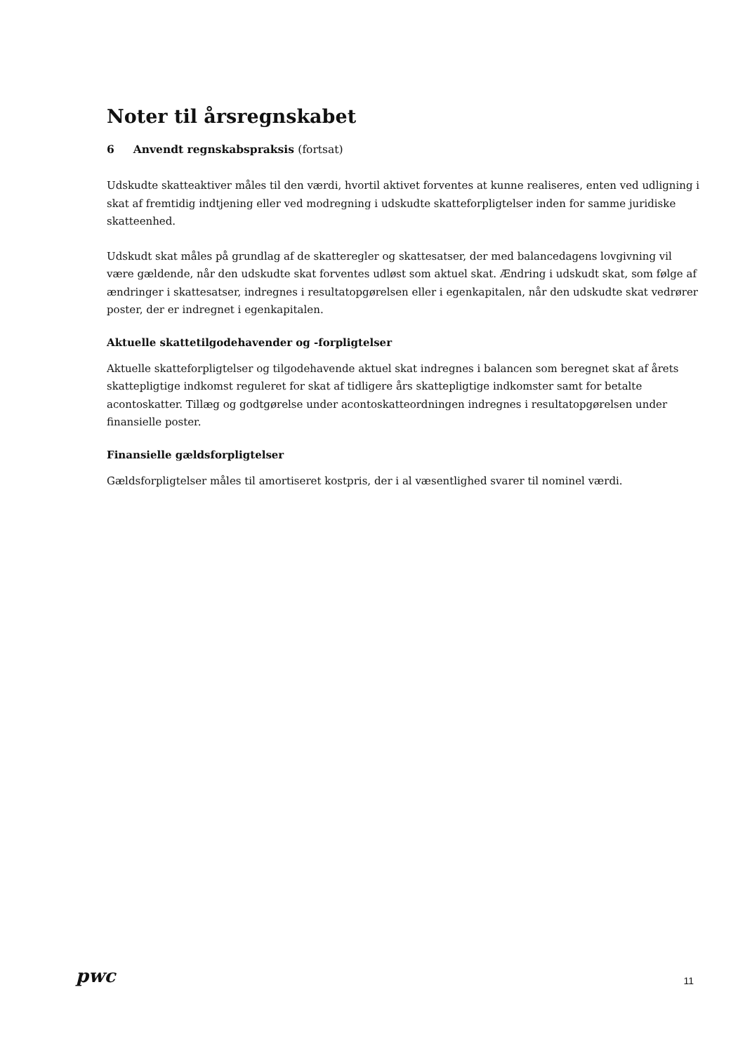Noter til årsregnskabet
6 Anvendt regnskabspraksis (fortsat)
Udskudte skatteaktiver måles til den værdi, hvortil aktivet forventes at kunne realiseres, enten ved udligning i skat af fremtidig indtjening eller ved modregning i udskudte skatteforpligtelser inden for samme juridiske skatteenhed.
Udskudt skat måles på grundlag af de skatteregler og skattesatser, der med balancedagens lovgivning vil være gældende, når den udskudte skat forventes udløst som aktuel skat. Ændring i udskudt skat, som følge af ændringer i skattesatser, indregnes i resultatopgørelsen eller i egenkapitalen, når den udskudte skat vedrører poster, der er indregnet i egenkapitalen.
Aktuelle skattetilgodehavender og -forpligtelser
Aktuelle skatteforpligtelser og tilgodehavende aktuel skat indregnes i balancen som beregnet skat af årets skattepligtige indkomst reguleret for skat af tidligere års skattepligtige indkomster samt for betalte acontoskatter. Tillæg og godtgørelse under acontoskatteordningen indregnes i resultatopgørelsen under finansielle poster.
Finansielle gældsforpligtelser
Gældsforpligtelser måles til amortiseret kostpris, der i al væsentlighed svarer til nominel værdi.
pwc 11